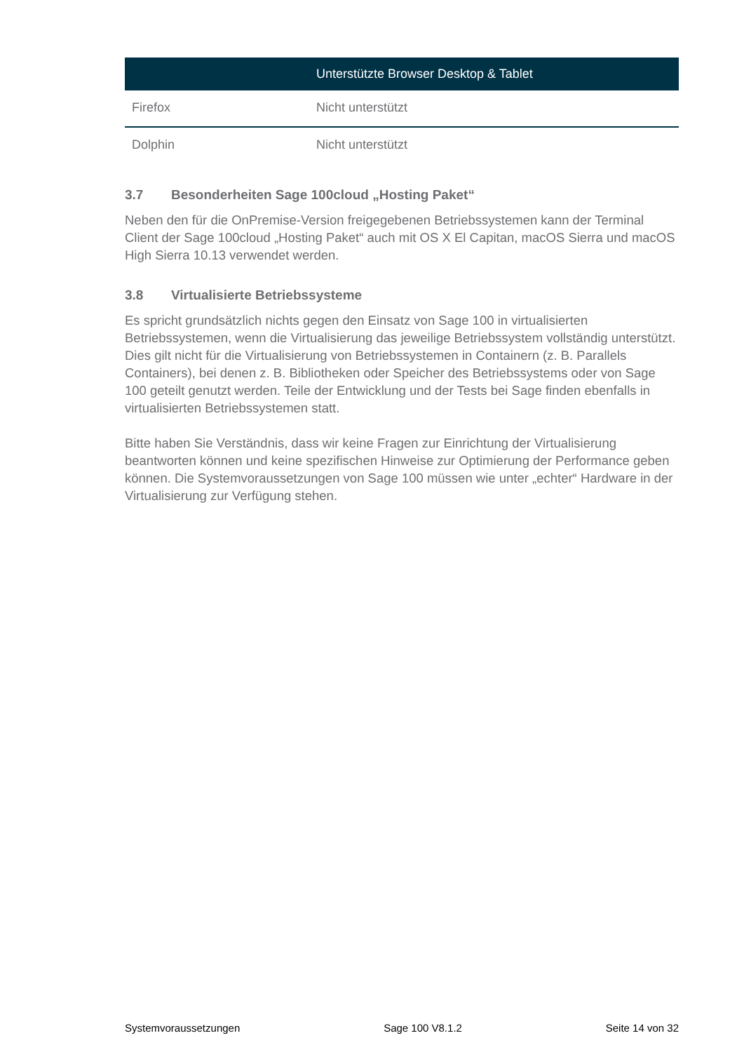| | Unterstützte Browser Desktop & Tablet |
| --- | --- |
| Firefox | Nicht unterstützt |
| Dolphin | Nicht unterstützt |
3.7 Besonderheiten Sage 100cloud „Hosting Paket“
Neben den für die OnPremise-Version freigegebenen Betriebssystemen kann der Terminal Client der Sage 100cloud „Hosting Paket“ auch mit OS X El Capitan, macOS Sierra und macOS High Sierra 10.13 verwendet werden.
3.8 Virtualisierte Betriebssysteme
Es spricht grundsätzlich nichts gegen den Einsatz von Sage 100 in virtualisierten Betriebssystemen, wenn die Virtualisierung das jeweilige Betriebssystem vollständig unterstützt. Dies gilt nicht für die Virtualisierung von Betriebssystemen in Containern (z. B. Parallels Containers), bei denen z. B. Bibliotheken oder Speicher des Betriebssystems oder von Sage 100 geteilt genutzt werden. Teile der Entwicklung und der Tests bei Sage finden ebenfalls in virtualisierten Betriebssystemen statt.
Bitte haben Sie Verständnis, dass wir keine Fragen zur Einrichtung der Virtualisierung beantworten können und keine spezifischen Hinweise zur Optimierung der Performance geben können. Die Systemvoraussetzungen von Sage 100 müssen wie unter „echter“ Hardware in der Virtualisierung zur Verfügung stehen.
Systemvoraussetzungen Sage 100 V8.1.2 Seite 14 von 32